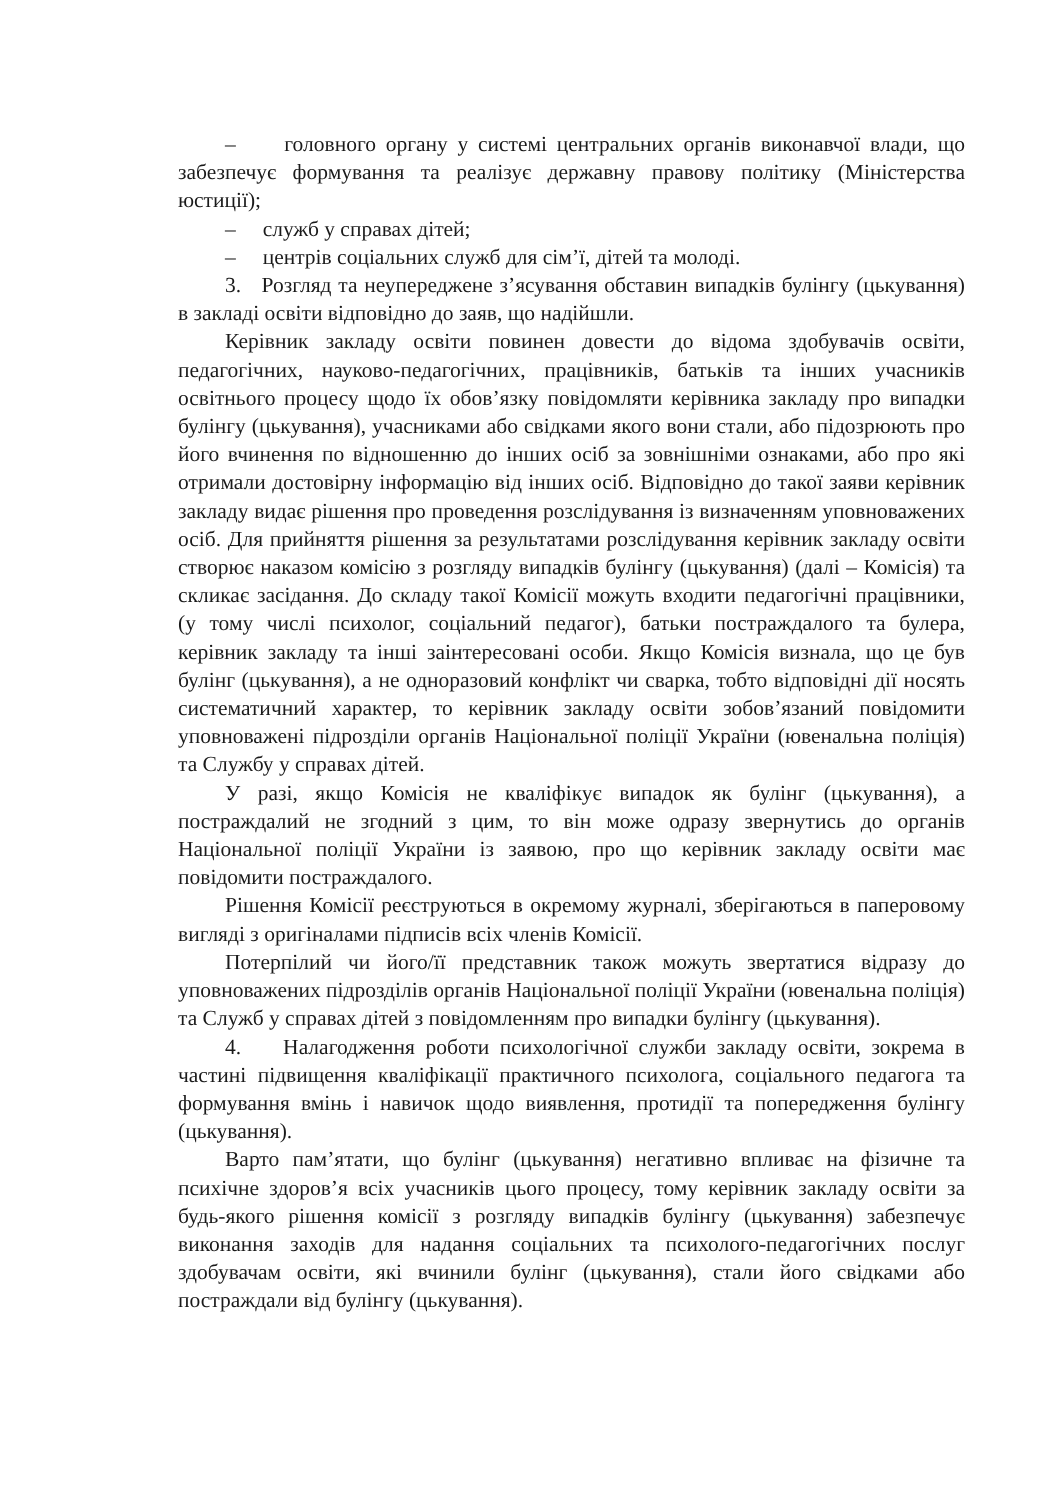– головного органу у системі центральних органів виконавчої влади, що забезпечує формування та реалізує державну правову політику (Міністерства юстиції);
– служб у справах дітей;
– центрів соціальних служб для сім’ї, дітей та молоді.
3. Розгляд та неупереджене з’ясування обставин випадків булінгу (цькування) в закладі освіти відповідно до заяв, що надійшли.
Керівник закладу освіти повинен довести до відома здобувачів освіти, педагогічних, науково-педагогічних, працівників, батьків та інших учасників освітнього процесу щодо їх обов’язку повідомляти керівника закладу про випадки булінгу (цькування), учасниками або свідками якого вони стали, або підозрюють про його вчинення по відношенню до інших осіб за зовнішніми ознаками, або про які отримали достовірну інформацію від інших осіб. Відповідно до такої заяви керівник закладу видає рішення про проведення розслідування із визначенням уповноважених осіб. Для прийняття рішення за результатами розслідування керівник закладу освіти створює наказом комісію з розгляду випадків булінгу (цькування) (далі – Комісія) та скликає засідання. До складу такої Комісії можуть входити педагогічні працівники, (у тому числі психолог, соціальний педагог), батьки постраждалого та булера, керівник закладу та інші заінтересовані особи. Якщо Комісія визнала, що це був булінг (цькування), а не одноразовий конфлікт чи сварка, тобто відповідні дії носять систематичний характер, то керівник закладу освіти зобов’язаний повідомити уповноважені підрозділи органів Національної поліції України (ювенальна поліція) та Службу у справах дітей.
У разі, якщо Комісія не кваліфікує випадок як булінг (цькування), а постраждалий не згодний з цим, то він може одразу звернутись до органів Національної поліції України із заявою, про що керівник закладу освіти має повідомити постраждалого.
Рішення Комісії реєструються в окремому журналі, зберігаються в паперовому вигляді з оригіналами підписів всіх членів Комісії.
Потерпілий чи його/її представник також можуть звертатися відразу до уповноважених підрозділів органів Національної поліції України (ювенальна поліція) та Служб у справах дітей з повідомленням про випадки булінгу (цькування).
4. Налагодження роботи психологічної служби закладу освіти, зокрема в частині підвищення кваліфікації практичного психолога, соціального педагога та формування вмінь і навичок щодо виявлення, протидії та попередження булінгу (цькування).
Варто пам’ятати, що булінг (цькування) негативно впливає на фізичне та психічне здоров’я всіх учасників цього процесу, тому керівник закладу освіти за будь-якого рішення комісії з розгляду випадків булінгу (цькування) забезпечує виконання заходів для надання соціальних та психолого-педагогічних послуг здобувачам освіти, які вчинили булінг (цькування), стали його свідками або постраждали від булінгу (цькування).